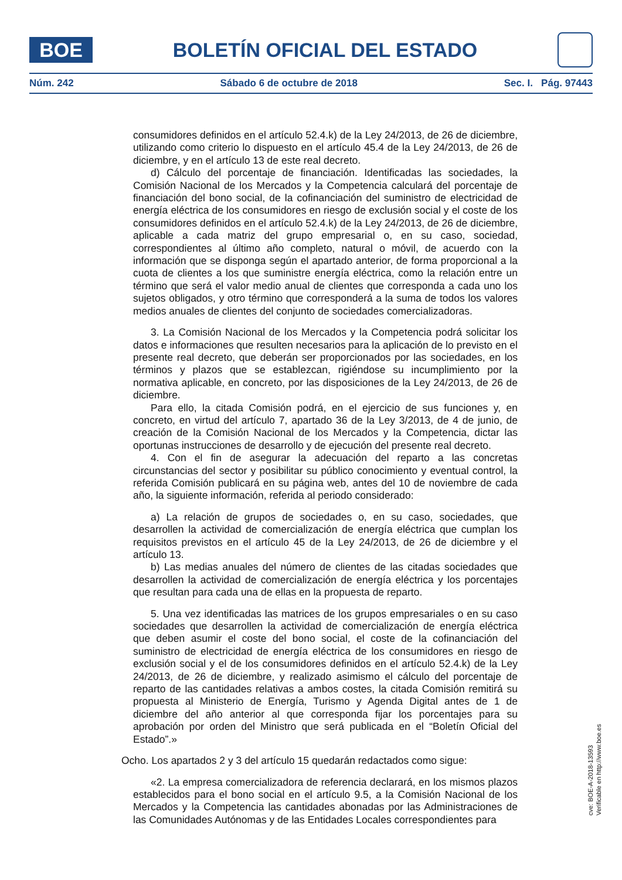BOE
BOLETÍN OFICIAL DEL ESTADO
Núm. 242 Sábado 6 de octubre de 2018 Sec. I. Pág. 97443
consumidores definidos en el artículo 52.4.k) de la Ley 24/2013, de 26 de diciembre, utilizando como criterio lo dispuesto en el artículo 45.4 de la Ley 24/2013, de 26 de diciembre, y en el artículo 13 de este real decreto.
d) Cálculo del porcentaje de financiación. Identificadas las sociedades, la Comisión Nacional de los Mercados y la Competencia calculará del porcentaje de financiación del bono social, de la cofinanciación del suministro de electricidad de energía eléctrica de los consumidores en riesgo de exclusión social y el coste de los consumidores definidos en el artículo 52.4.k) de la Ley 24/2013, de 26 de diciembre, aplicable a cada matriz del grupo empresarial o, en su caso, sociedad, correspondientes al último año completo, natural o móvil, de acuerdo con la información que se disponga según el apartado anterior, de forma proporcional a la cuota de clientes a los que suministre energía eléctrica, como la relación entre un término que será el valor medio anual de clientes que corresponda a cada uno los sujetos obligados, y otro término que corresponderá a la suma de todos los valores medios anuales de clientes del conjunto de sociedades comercializadoras.
3. La Comisión Nacional de los Mercados y la Competencia podrá solicitar los datos e informaciones que resulten necesarios para la aplicación de lo previsto en el presente real decreto, que deberán ser proporcionados por las sociedades, en los términos y plazos que se establezcan, rigiéndose su incumplimiento por la normativa aplicable, en concreto, por las disposiciones de la Ley 24/2013, de 26 de diciembre.
Para ello, la citada Comisión podrá, en el ejercicio de sus funciones y, en concreto, en virtud del artículo 7, apartado 36 de la Ley 3/2013, de 4 de junio, de creación de la Comisión Nacional de los Mercados y la Competencia, dictar las oportunas instrucciones de desarrollo y de ejecución del presente real decreto.
4. Con el fin de asegurar la adecuación del reparto a las concretas circunstancias del sector y posibilitar su público conocimiento y eventual control, la referida Comisión publicará en su página web, antes del 10 de noviembre de cada año, la siguiente información, referida al periodo considerado:
a) La relación de grupos de sociedades o, en su caso, sociedades, que desarrollen la actividad de comercialización de energía eléctrica que cumplan los requisitos previstos en el artículo 45 de la Ley 24/2013, de 26 de diciembre y el artículo 13.
b) Las medias anuales del número de clientes de las citadas sociedades que desarrollen la actividad de comercialización de energía eléctrica y los porcentajes que resultan para cada una de ellas en la propuesta de reparto.
5. Una vez identificadas las matrices de los grupos empresariales o en su caso sociedades que desarrollen la actividad de comercialización de energía eléctrica que deben asumir el coste del bono social, el coste de la cofinanciación del suministro de electricidad de energía eléctrica de los consumidores en riesgo de exclusión social y el de los consumidores definidos en el artículo 52.4.k) de la Ley 24/2013, de 26 de diciembre, y realizado asimismo el cálculo del porcentaje de reparto de las cantidades relativas a ambos costes, la citada Comisión remitirá su propuesta al Ministerio de Energía, Turismo y Agenda Digital antes de 1 de diciembre del año anterior al que corresponda fijar los porcentajes para su aprobación por orden del Ministro que será publicada en el “Boletín Oficial del Estado”.»
Ocho. Los apartados 2 y 3 del artículo 15 quedarán redactados como sigue:
«2. La empresa comercializadora de referencia declarará, en los mismos plazos establecidos para el bono social en el artículo 9.5, a la Comisión Nacional de los Mercados y la Competencia las cantidades abonadas por las Administraciones de las Comunidades Autónomas y de las Entidades Locales correspondientes para
cve: BOE-A-2018-13593
Verificable en http://www.boe.es